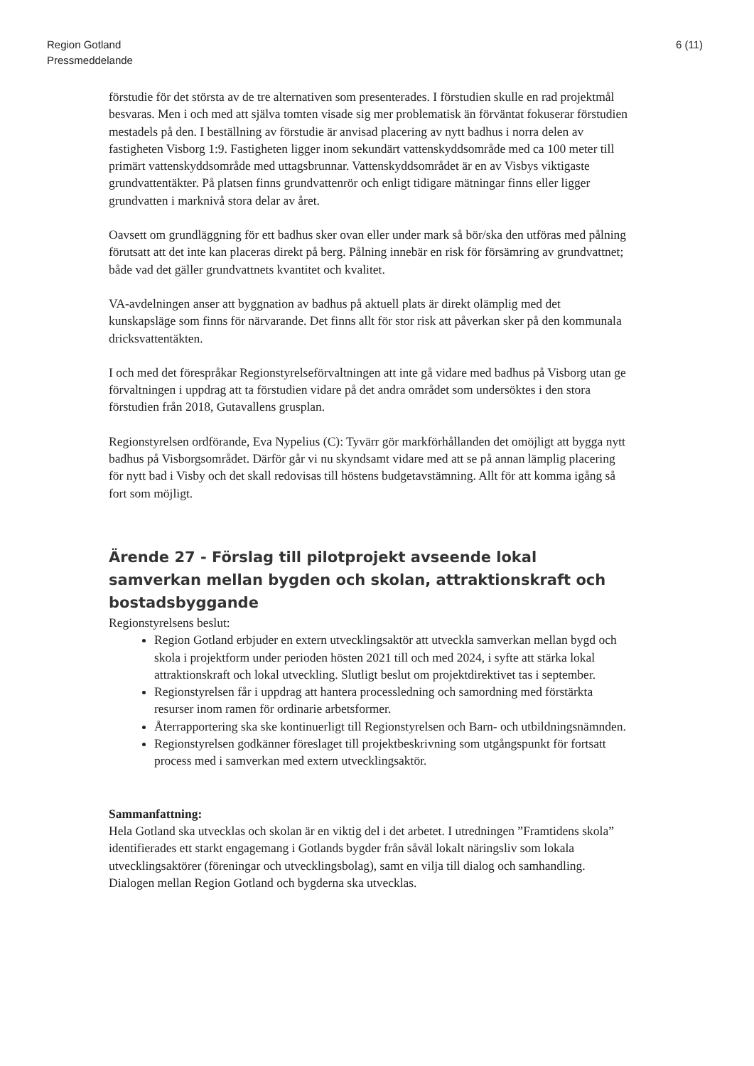Region Gotland
Pressmeddelande
6 (11)
förstudie för det största av de tre alternativen som presenterades. I förstudien skulle en rad projektmål besvaras. Men i och med att själva tomten visade sig mer problematisk än förväntat fokuserar förstudien mestadels på den. I beställning av förstudie är anvisad placering av nytt badhus i norra delen av fastigheten Visborg 1:9. Fastigheten ligger inom sekundärt vattenskyddsområde med ca 100 meter till primärt vattenskyddsområde med uttagsbrunnar. Vattenskyddsområdet är en av Visbys viktigaste grundvattentäkter. På platsen finns grundvattenrör och enligt tidigare mätningar finns eller ligger grundvatten i marknivå stora delar av året.
Oavsett om grundläggning för ett badhus sker ovan eller under mark så bör/ska den utföras med pålning förutsatt att det inte kan placeras direkt på berg. Pålning innebär en risk för försämring av grundvattnet; både vad det gäller grundvattnets kvantitet och kvalitet.
VA-avdelningen anser att byggnation av badhus på aktuell plats är direkt olämplig med det kunskapsläge som finns för närvarande. Det finns allt för stor risk att påverkan sker på den kommunala dricksvattentäkten.
I och med det förespråkar Regionstyrelseförvaltningen att inte gå vidare med badhus på Visborg utan ge förvaltningen i uppdrag att ta förstudien vidare på det andra området som undersöktes i den stora förstudien från 2018, Gutavallens grusplan.
Regionstyrelsen ordförande, Eva Nypelius (C): Tyvärr gör markförhållanden det omöjligt att bygga nytt badhus på Visborgsområdet. Därför går vi nu skyndsamt vidare med att se på annan lämplig placering för nytt bad i Visby och det skall redovisas till höstens budgetavstämning. Allt för att komma igång så fort som möjligt.
Ärende 27 - Förslag till pilotprojekt avseende lokal samverkan mellan bygden och skolan, attraktionskraft och bostadsbyggande
Regionstyrelsens beslut:
Region Gotland erbjuder en extern utvecklingsaktör att utveckla samverkan mellan bygd och skola i projektform under perioden hösten 2021 till och med 2024, i syfte att stärka lokal attraktionskraft och lokal utveckling. Slutligt beslut om projektdirektivet tas i september.
Regionstyrelsen får i uppdrag att hantera processledning och samordning med förstärkta resurser inom ramen för ordinarie arbetsformer.
Återrapportering ska ske kontinuerligt till Regionstyrelsen och Barn- och utbildningsnämnden.
Regionstyrelsen godkänner föreslaget till projektbeskrivning som utgångspunkt för fortsatt process med i samverkan med extern utvecklingsaktör.
Sammanfattning:
Hela Gotland ska utvecklas och skolan är en viktig del i det arbetet. I utredningen ”Framtidens skola” identifierades ett starkt engagemang i Gotlands bygder från såväl lokalt näringsliv som lokala utvecklingsaktörer (föreningar och utvecklingsbolag), samt en vilja till dialog och samhandling. Dialogen mellan Region Gotland och bygderna ska utvecklas.